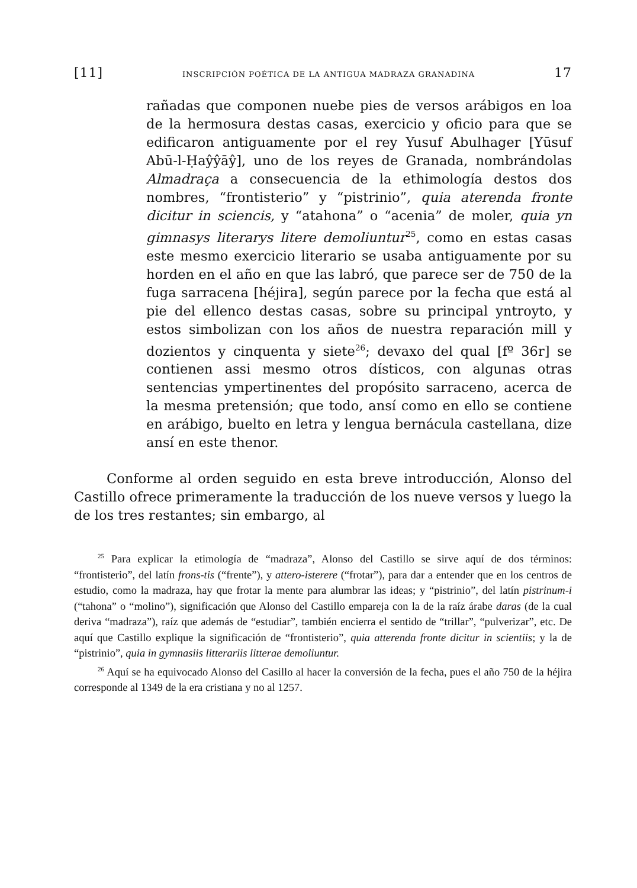[11] INSCRIPCIÓN POÉTICA DE LA ANTIGUA MADRAZA GRANADINA 17
rañadas que componen nuebe pies de versos arábigos en loa de la hermosura destas casas, exercicio y oficio para que se edificaron antiguamente por el rey Yusuf Abulhager [Yūsuf Abū-l-Ḥaŷŷāŷ], uno de los reyes de Granada, nombrándolas Almadraça a consecuencia de la ethimología destos dos nombres, “frontisterio” y “pistrinio”, quia aterenda fronte dicitur in sciencis, y “atahona” o “acenia” de moler, quia yn gimnasys literarys litere demoliuntur<sup>25</sup>, como en estas casas este mesmo exercicio literario se usaba antiguamente por su horden en el año en que las labró, que parece ser de 750 de la fuga sarracena [héjira], según parece por la fecha que está al pie del ellenco destas casas, sobre su principal yntroyto, y estos simbolizan con los años de nuestra reparación mill y dozientos y cinquenta y siete<sup>26</sup>; devaxo del qual [fº 36r] se contienen assi mesmo otros dísticos, con algunas otras sentencias ympertinentes del propósito sarraceno, acerca de la mesma pretensión; que todo, ansí como en ello se contiene en arábigo, buelto en letra y lengua bernácula castellana, dize ansí en este thenor.
Conforme al orden seguido en esta breve introducción, Alonso del Castillo ofrece primeramente la traducción de los nueve versos y luego la de los tres restantes; sin embargo, al
<sup>25</sup> Para explicar la etimología de “madraza”, Alonso del Castillo se sirve aquí de dos términos: “frontisterio”, del latín frons-tis (“frente”), y attero-isterere (“frotar”), para dar a entender que en los centros de estudio, como la madraza, hay que frotar la mente para alumbrar las ideas; y “pistrinio”, del latín pistrinum-i (“tahona” o “molino”), significación que Alonso del Castillo empareja con la de la raíz árabe daras (de la cual deriva “madraza”), raíz que además de “estudiar”, también encierra el sentido de “trillar”, “pulverizar”, etc. De aquí que Castillo explique la significación de “frontisterio”, quia atterenda fronte dicitur in scientiis; y la de “pistrinio”, quia in gymnasiis litterariis litterae demoliuntur.
<sup>26</sup> Aquí se ha equivocado Alonso del Casillo al hacer la conversión de la fecha, pues el año 750 de la héjira corresponde al 1349 de la era cristiana y no al 1257.